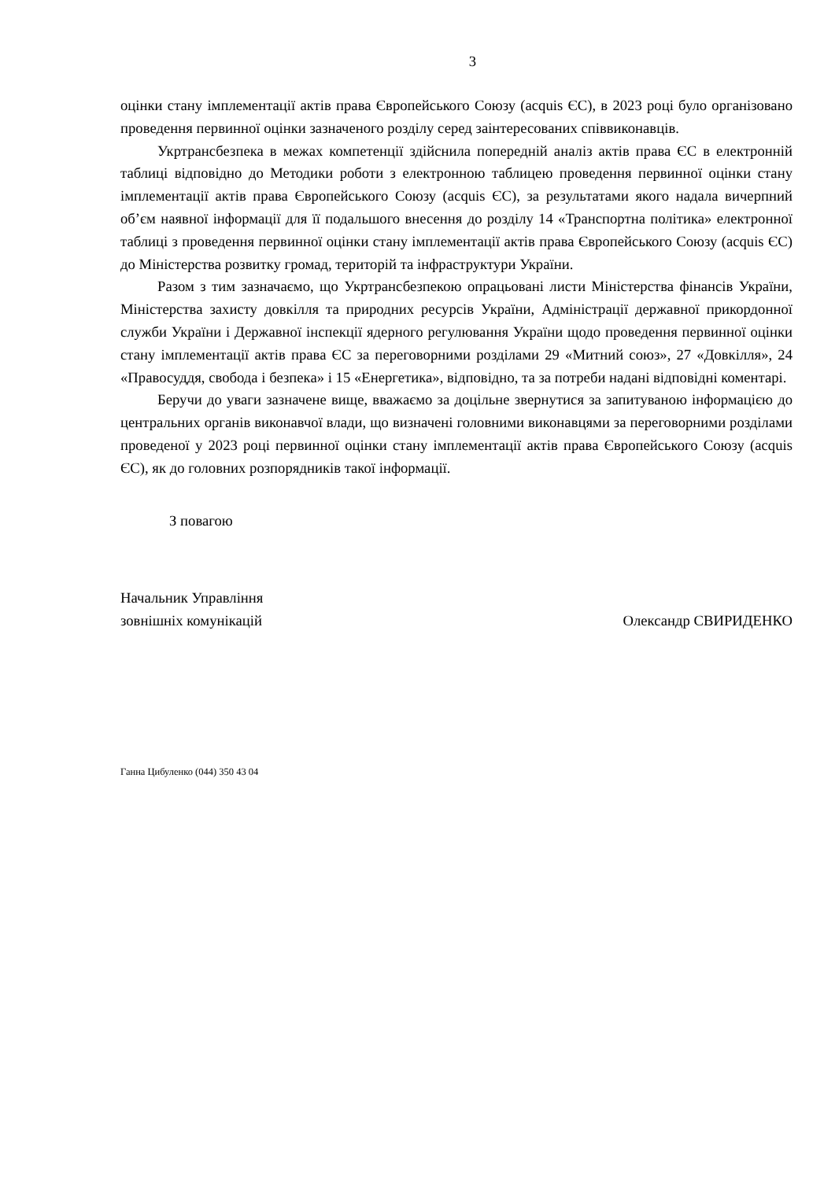3
оцінки стану імплементації актів права Європейського Союзу (acquis ЄС), в 2023 році було організовано проведення первинної оцінки зазначеного розділу серед заінтересованих співвиконавців.
Укртрансбезпека в межах компетенції здійснила попередній аналіз актів права ЄС в електронній таблиці відповідно до Методики роботи з електронною таблицею проведення первинної оцінки стану імплементації актів права Європейського Союзу (acquis ЄС), за результатами якого надала вичерпний об’єм наявної інформації для її подальшого внесення до розділу 14 «Транспортна політика» електронної таблиці з проведення первинної оцінки стану імплементації актів права Європейського Союзу (acquis ЄС) до Міністерства розвитку громад, територій та інфраструктури України.
Разом з тим зазначаємо, що Укртрансбезпекою опрацьовані листи Міністерства фінансів України, Міністерства захисту довкілля та природних ресурсів України, Адміністрації державної прикордонної служби України і Державної інспекції ядерного регулювання України щодо проведення первинної оцінки стану імплементації актів права ЄС за переговорними розділами 29 «Митний союз», 27 «Довкілля», 24 «Правосуддя, свобода і безпека» і 15 «Енергетика», відповідно, та за потреби надані відповідні коментарі.
Беручи до уваги зазначене вище, вважаємо за доцільне звернутися за запитуваною інформацією до центральних органів виконавчої влади, що визначені головними виконавцями за переговорними розділами проведеної у 2023 році первинної оцінки стану імплементації актів права Європейського Союзу (acquis ЄС), як до головних розпорядників такої інформації.
З повагою
Начальник Управління
зовнішніх комунікацій
Олександр СВИРИДЕНКО
Ганна Цибуленко (044) 350 43 04